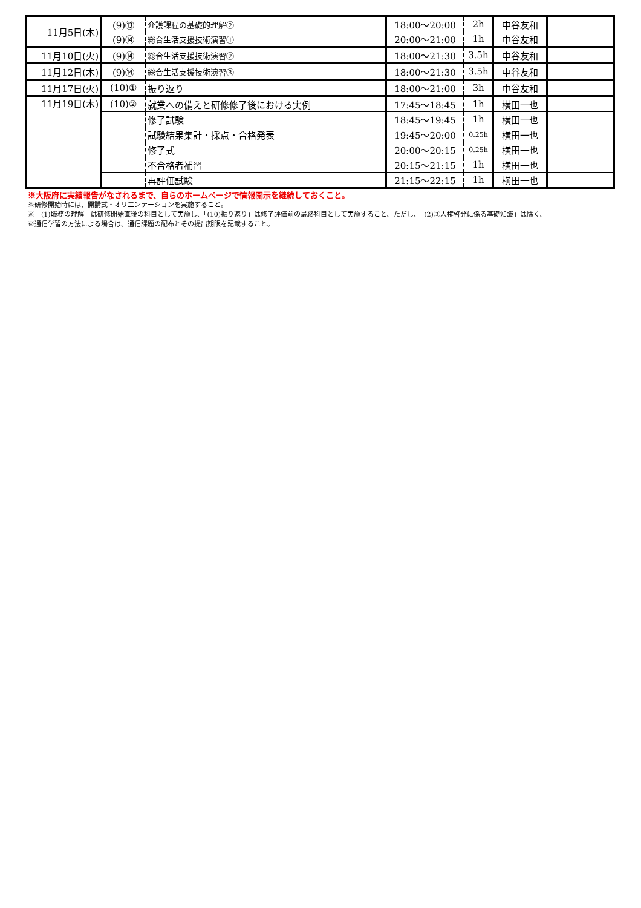| 11月5日(木) | (9)⑬ | 介護課程の基礎的理解② | 18:00～20:00 | 2h | 中谷友和 | |
| | (9)⑭ | 総合生活支援技術演習① | 20:00～21:00 | 1h | 中谷友和 | |
| 11月10日(火) | (9)⑭ | 総合生活支援技術演習② | 18:00～21:30 | 3.5h | 中谷友和 | |
| 11月12日(木) | (9)⑭ | 総合生活支援技術演習③ | 18:00～21:30 | 3.5h | 中谷友和 | |
| 11月17日(火) | (10)① | 振り返り | 18:00～21:00 | 3h | 中谷友和 | |
| 11月19日(木) | (10)② | 就業への備えと研修修了後における実例 | 17:45～18:45 | 1h | 横田一也 | |
| | | 修了試験 | 18:45～19:45 | 1h | 横田一也 | |
| | | 試験結果集計・採点・合格発表 | 19:45～20:00 | 0.25h | 横田一也 | |
| | | 修了式 | 20:00～20:15 | 0.25h | 横田一也 | |
| | | 不合格者補習 | 20:15～21:15 | 1h | 横田一也 | |
| | | 再評価試験 | 21:15～22:15 | 1h | 横田一也 | |
※大阪府に実績報告がなされるまで、自らのホームページで情報開示を継続しておくこと。
※研修開始時には、開講式・オリエンテーションを実施すること。
※「(1)職務の理解」は研修開始直後の科目として実施し、「(10)振り返り」は修了評価前の最終科目として実施すること。ただし、「(2)③人権啓発に係る基礎知識」は除く。
※通信学習の方法による場合は、通信課題の配布とその提出期限を記載すること。